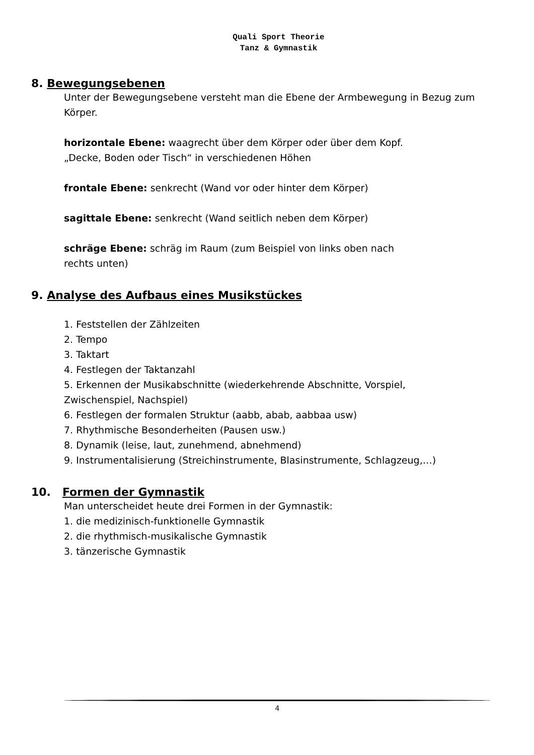Quali Sport Theorie
Tanz & Gymnastik
8. Bewegungsebenen
Unter der Bewegungsebene versteht man die Ebene der Armbewegung in Bezug zum Körper.
horizontale Ebene: waagrecht über dem Körper oder über dem Kopf.
„Decke, Boden oder Tisch“ in verschiedenen Höhen
frontale Ebene: senkrecht (Wand vor oder hinter dem Körper)
sagittale Ebene: senkrecht (Wand seitlich neben dem Körper)
schräge Ebene: schräg im Raum (zum Beispiel von links oben nach
rechts unten)
9. Analyse des Aufbaus eines Musikstückes
1. Feststellen der Zählzeiten
2. Tempo
3. Taktart
4. Festlegen der Taktanzahl
5. Erkennen der Musikabschnitte (wiederkehrende Abschnitte, Vorspiel, Zwischenspiel, Nachspiel)
6. Festlegen der formalen Struktur (aabb, abab, aabbaa usw)
7. Rhythmische Besonderheiten (Pausen usw.)
8. Dynamik (leise, laut, zunehmend, abnehmend)
9. Instrumentalisierung (Streichinstrumente, Blasinstrumente, Schlagzeug,…)
10. Formen der Gymnastik
Man unterscheidet heute drei Formen in der Gymnastik:
1. die medizinisch-funktionelle Gymnastik
2. die rhythmisch-musikalische Gymnastik
3. tänzerische Gymnastik
4